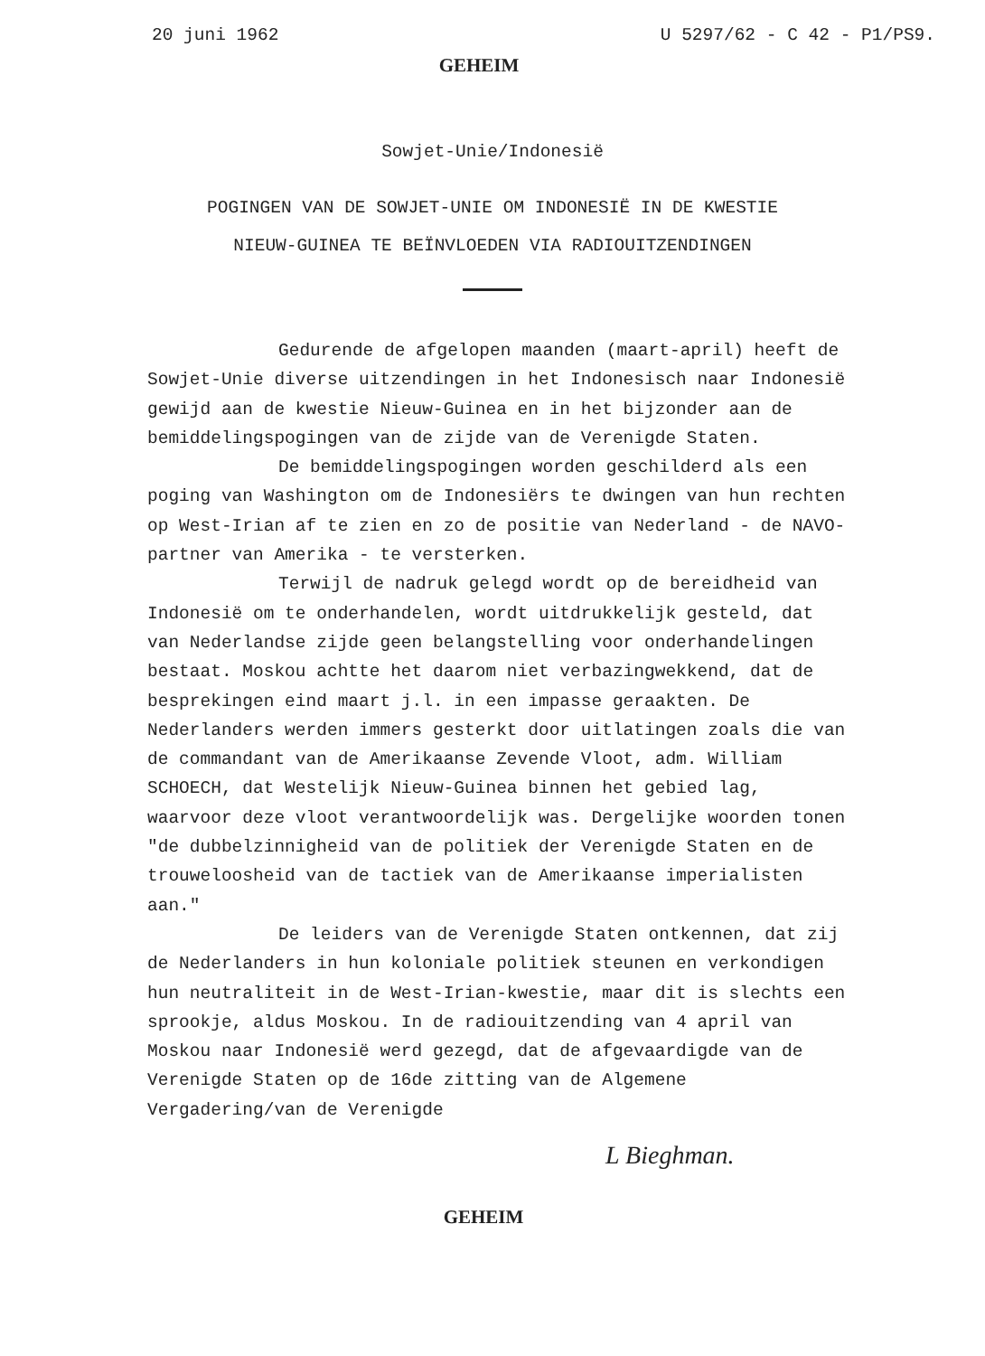20 juni 1962 U 5297/62 - C 42 - P1/PS9.
GEHEIM
Sowjet-Unie/Indonesië
POGINGEN VAN DE SOWJET-UNIE OM INDONESIË IN DE KWESTIE
NIEUW-GUINEA TE BEÏNVLOEDEN VIA RADIOUITZENDINGEN
Gedurende de afgelopen maanden (maart-april) heeft de Sowjet-Unie diverse uitzendingen in het Indonesisch naar Indonesië gewijd aan de kwestie Nieuw-Guinea en in het bijzonder aan de bemiddelingspogingen van de zijde van de Verenigde Staten.
De bemiddelingspogingen worden geschilderd als een poging van Washington om de Indonesiërs te dwingen van hun rechten op West-Irian af te zien en zo de positie van Nederland - de NAVO-partner van Amerika - te versterken.
Terwijl de nadruk gelegd wordt op de bereidheid van Indonesië om te onderhandelen, wordt uitdrukkelijk gesteld, dat van Nederlandse zijde geen belangstelling voor onderhandelingen bestaat. Moskou achtte het daarom niet verbazingwekkend, dat de besprekingen eind maart j.l. in een impasse geraakten. De Nederlanders werden immers gesterkt door uitlatingen zoals die van de commandant van de Amerikaanse Zevende Vloot, adm. William SCHOECH, dat Westelijk Nieuw-Guinea binnen het gebied lag, waarvoor deze vloot verantwoordelijk was. Dergelijke woorden tonen "de dubbelzinnigheid van de politiek der Verenigde Staten en de trouweloosheid van de tactiek van de Amerikaanse imperialisten aan."
De leiders van de Verenigde Staten ontkennen, dat zij de Nederlanders in hun koloniale politiek steunen en verkondigen hun neutraliteit in de West-Irian-kwestie, maar dit is slechts een sprookje, aldus Moskou. In de radiouitzending van 4 april van Moskou naar Indonesië werd gezegd, dat de afgevaardigde van de Verenigde Staten op de 16de zitting van de Algemene Vergadering/van de Verenigde
L Bieghman.
GEHEIM